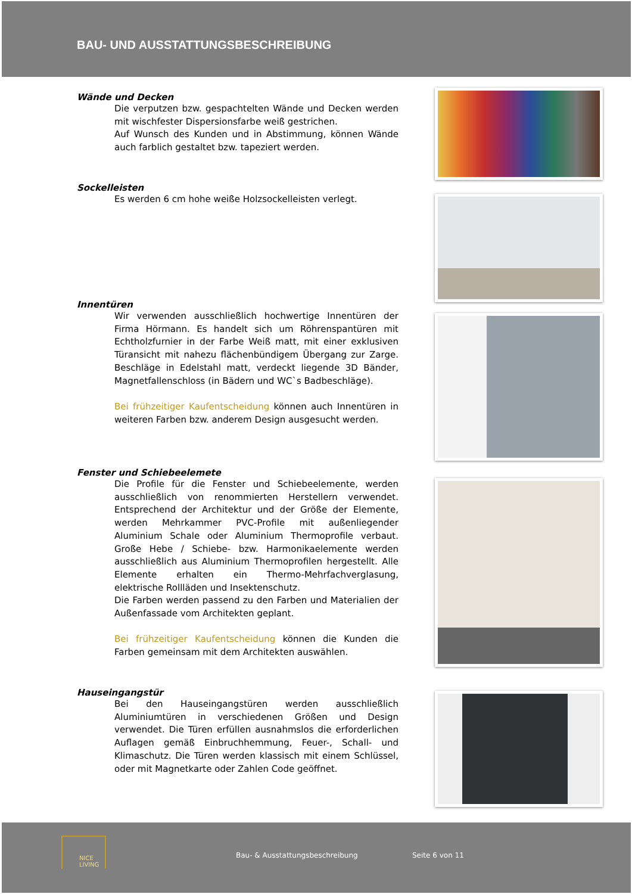BAU- UND AUSSTATTUNGSBESCHREIBUNG
Wände und Decken
Die verputzen bzw. gespachtelten Wände und Decken werden mit wischfester Dispersionsfarbe weiß gestrichen.
Auf Wunsch des Kunden und in Abstimmung, können Wände auch farblich gestaltet bzw. tapeziert werden.
Sockelleisten
Es werden 6 cm hohe weiße Holzsockelleisten verlegt.
Innentüren
Wir verwenden ausschließlich hochwertige Innentüren der Firma Hörmann. Es handelt sich um Röhrenspantüren mit Echtholzfurnier in der Farbe Weiß matt, mit einer exklusiven Türansicht mit nahezu flächenbündigem Übergang zur Zarge. Beschläge in Edelstahl matt, verdeckt liegende 3D Bänder, Magnetfallenschloss (in Bädern und WC`s Badbeschläge).
Bei frühzeitiger Kaufentscheidung können auch Innentüren in weiteren Farben bzw. anderem Design ausgesucht werden.
Fenster und Schiebeelemete
Die Profile für die Fenster und Schiebeelemente, werden ausschließlich von renommierten Herstellern verwendet. Entsprechend der Architektur und der Größe der Elemente, werden Mehrkammer PVC-Profile mit außenliegender Aluminium Schale oder Aluminium Thermoprofile verbaut. Große Hebe / Schiebe- bzw. Harmonikaelemente werden ausschließlich aus Aluminium Thermoprofilen hergestellt. Alle Elemente erhalten ein Thermo-Mehrfachverglasung, elektrische Rollläden und Insektenschutz.
Die Farben werden passend zu den Farben und Materialien der Außenfassade vom Architekten geplant.
Bei frühzeitiger Kaufentscheidung können die Kunden die Farben gemeinsam mit dem Architekten auswählen.
Hauseingangstür
Bei den Hauseingangstüren werden ausschließlich Aluminiumtüren in verschiedenen Größen und Design verwendet. Die Türen erfüllen ausnahmslos die erforderlichen Auflagen gemäß Einbruchhemmung, Feuer-, Schall- und Klimaschutz. Die Türen werden klassisch mit einem Schlüssel, oder mit Magnetkarte oder Zahlen Code geöffnet.
NICE LIVING
Bau- & Ausstattungsbeschreibung Seite 6 von 11